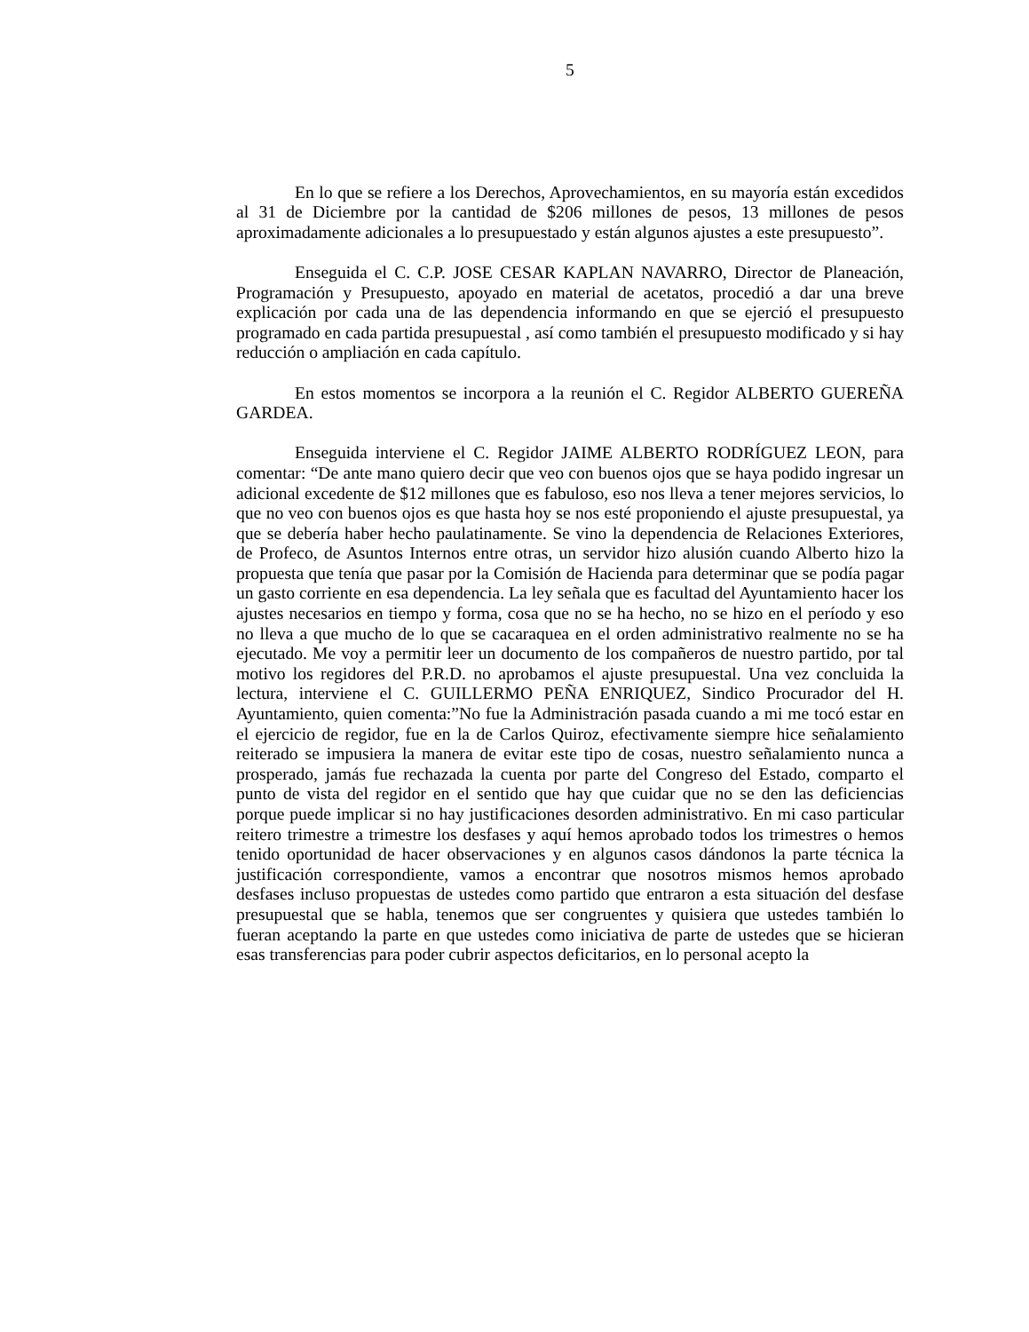5
En lo que se refiere a los Derechos, Aprovechamientos, en su mayoría están excedidos al 31 de Diciembre por la cantidad de $206 millones de pesos, 13 millones de pesos aproximadamente adicionales a lo presupuestado y están algunos ajustes a este presupuesto”.
Enseguida el C. C.P. JOSE CESAR KAPLAN NAVARRO, Director de Planeación, Programación y Presupuesto, apoyado en material de acetatos, procedió a dar una breve explicación por cada una de las dependencia informando en que se ejerció el presupuesto programado en cada partida presupuestal , así como también el presupuesto modificado y si hay reducción o ampliación en cada capítulo.
En estos momentos se incorpora a la reunión el C. Regidor ALBERTO GUEREÑA GARDEA.
Enseguida interviene el C. Regidor JAIME ALBERTO RODRÍGUEZ LEON, para comentar: “De ante mano quiero decir que veo con buenos ojos que se haya podido ingresar un adicional excedente de $12 millones que es fabuloso, eso nos lleva a tener mejores servicios, lo que no veo con buenos ojos es que hasta hoy se nos esté proponiendo el ajuste presupuestal, ya que se debería haber hecho paulatinamente. Se vino la dependencia de Relaciones Exteriores, de Profeco, de Asuntos Internos entre otras, un servidor hizo alusión cuando Alberto hizo la propuesta que tenía que pasar por la Comisión de Hacienda para determinar que se podía pagar un gasto corriente en esa dependencia. La ley señala que es facultad del Ayuntamiento hacer los ajustes necesarios en tiempo y forma, cosa que no se ha hecho, no se hizo en el período y eso no lleva a que mucho de lo que se cacaraquea en el orden administrativo realmente no se ha ejecutado. Me voy a permitir leer un documento de los compañeros de nuestro partido, por tal motivo los regidores del P.R.D. no aprobamos el ajuste presupuestal. Una vez concluida la lectura, interviene el C. GUILLERMO PEÑA ENRIQUEZ, Sindico Procurador del H. Ayuntamiento, quien comenta:”No fue la Administración pasada cuando a mi me tocó estar en el ejercicio de regidor, fue en la de Carlos Quiroz, efectivamente siempre hice señalamiento reiterado se impusiera la manera de evitar este tipo de cosas, nuestro señalamiento nunca a prosperado, jamás fue rechazada la cuenta por parte del Congreso del Estado, comparto el punto de vista del regidor en el sentido que hay que cuidar que no se den las deficiencias porque puede implicar si no hay justificaciones desorden administrativo. En mi caso particular reitero trimestre a trimestre los desfases y aquí hemos aprobado todos los trimestres o hemos tenido oportunidad de hacer observaciones y en algunos casos dándonos la parte técnica la justificación correspondiente, vamos a encontrar que nosotros mismos hemos aprobado desfases incluso propuestas de ustedes como partido que entraron a esta situación del desfase presupuestal que se habla, tenemos que ser congruentes y quisiera que ustedes también lo fueran aceptando la parte en que ustedes como iniciativa de parte de ustedes que se hicieran esas transferencias para poder cubrir aspectos deficitarios, en lo personal acepto la